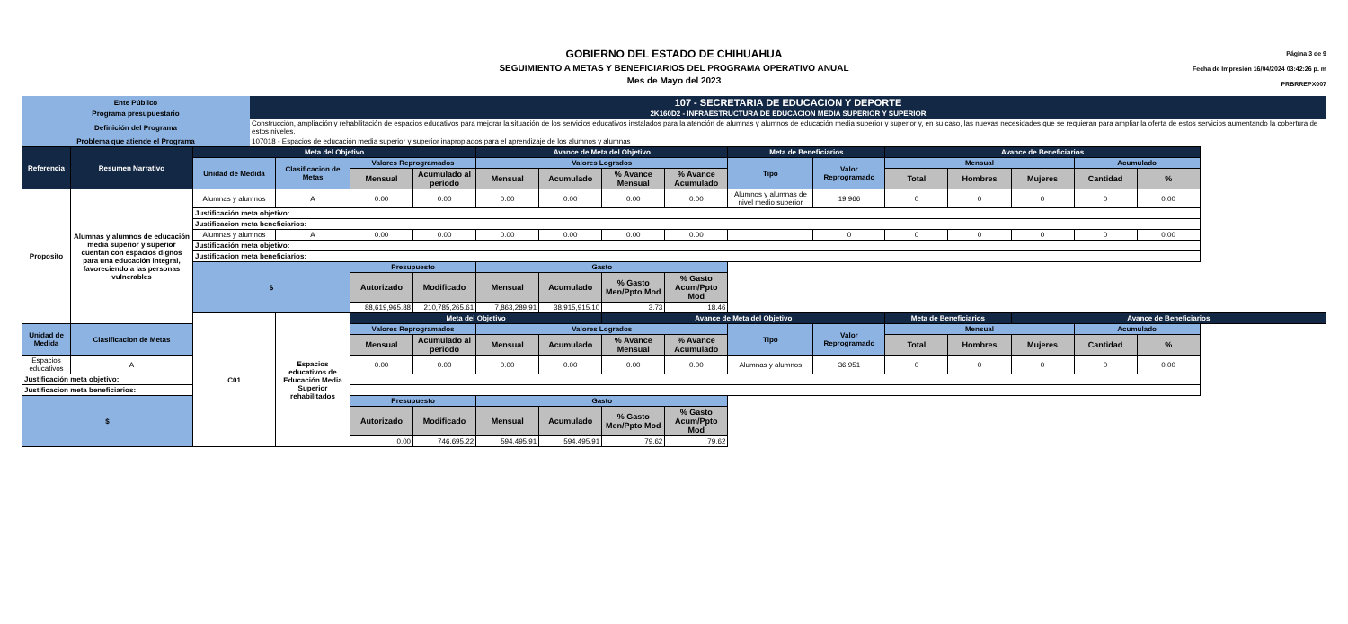GOBIERNO DEL ESTADO DE CHIHUAHUA
SEGUIMIENTO A METAS Y BENEFICIARIOS DEL PROGRAMA OPERATIVO ANUAL
Mes de Mayo del 2023
Página 3 de 9
Fecha de Impresión 16/04/2024 03:42:26 p. m
PRBRREPX007
| Ente Público | 107 - SECRETARIA DE EDUCACION Y DEPORTE |
| Programa presupuestario | 2K160D2 - INFRAESTRUCTURA DE EDUCACION MEDIA SUPERIOR Y SUPERIOR |
| Definición del Programa | Construcción, ampliación y rehabilitación de espacios educativos para mejorar la situación de los servicios educativos instalados para la atención de alumnas y alumnos de educación media superior y superior y, en su caso, las nuevas necesidades que se requieran para ampliar la oferta de estos servicios aumentando la cobertura de estos niveles. |
| Problema que atiende el Programa | 107018 - Espacios de educación media superior y superior inapropiados para el aprendizaje de los alumnos y alumnas |
| Referencia | Resumen Narrativo | Meta del Objetivo | | | | Avance de Meta del Objetivo | | | | Meta de Beneficiarios | | Avance de Beneficiarios | | | | |
| --- | --- | --- | --- | --- | --- | --- | --- | --- | --- | --- | --- | --- | --- | --- | --- | --- |
| | | Unidad de Medida | Clasificacion de Metas | Valores Reprogramados | | Valores Logrados | | | | Tipo | Valor Reprogramado | Mensual | | | Acumulado | |
| | | | | Mensual | Acumulado al periodo | Mensual | Acumulado | % Avance Mensual | % Avance Acumulado | | | Total | Hombres | Mujeres | Cantidad | % |
| Proposito | Alumnas y alumnos de educación media superior y superior cuentan con espacios dignos para una educación integral, favoreciendo a las personas vulnerables | Alumnas y alumnos | A | 0.00 | 0.00 | 0.00 | 0.00 | 0.00 | 0.00 | Alumnos y alumnas de nivel medio superior | 19,966 | 0 | 0 | 0 | 0 | 0.00 |
| | | Justificación meta objetivo: | | | | | | | | | | | | | | |
| | | Justificacion meta beneficiarios: | | | | | | | | | | | | | | |
| | | Alumnas y alumnos | A | 0.00 | 0.00 | 0.00 | 0.00 | 0.00 | 0.00 | | 0 | 0 | 0 | 0 | 0 | 0.00 |
| | | Justificación meta objetivo: | | | | | | | | | | | | | | |
| | | Justificacion meta beneficiarios: | | | | | | | | | | | | | | |
| | | $ | | Presupuesto | | Gasto | | | | | | | | | | |
| | | | | Autorizado | Modificado | Mensual | Acumulado | % Gasto Men/Ppto Mod | % Gasto Acum/Ppto Mod | | | | | | | |
| | | | | 88,619,965.88 | 210,785,265.61 | 7,863,289.91 | 38,915,915.10 | 3.73 | 18.46 | | | | | | | |
| | | C01 | Espacios educativos de Educación Media Superior rehabilitados | Meta del Objetivo | | | | Avance de Meta del Objetivo | | | | Meta de Beneficiarios | | Avance de Beneficiarios | | |
| Unidad de Medida | Clasificacion de Metas | | | Valores Reprogramados | | Valores Logrados | | | | Tipo | Valor Reprogramado | Mensual | | | Acumulado | |
| | | | | Mensual | Acumulado al periodo | Mensual | Acumulado | % Avance Mensual | % Avance Acumulado | | | Total | Hombres | Mujeres | Cantidad | % |
| Espacios educativos | A | | | 0.00 | 0.00 | 0.00 | 0.00 | 0.00 | 0.00 | Alumnas y alumnos | 36,951 | 0 | 0 | 0 | 0 | 0.00 |
| Justificación meta objetivo: | | | | | | | | | | | | | | | | |
| Justificacion meta beneficiarios: | | | | | | | | | | | | | | | | |
| $ | | | | Presupuesto | | Gasto | | | | | | | | | | |
| | | | | Autorizado | Modificado | Mensual | Acumulado | % Gasto Men/Ppto Mod | % Gasto Acum/Ppto Mod | | | | | | | |
| | | | | 0.00 | 746,695.22 | 594,495.91 | 594,495.91 | 79.62 | 79.62 | | | | | | | |